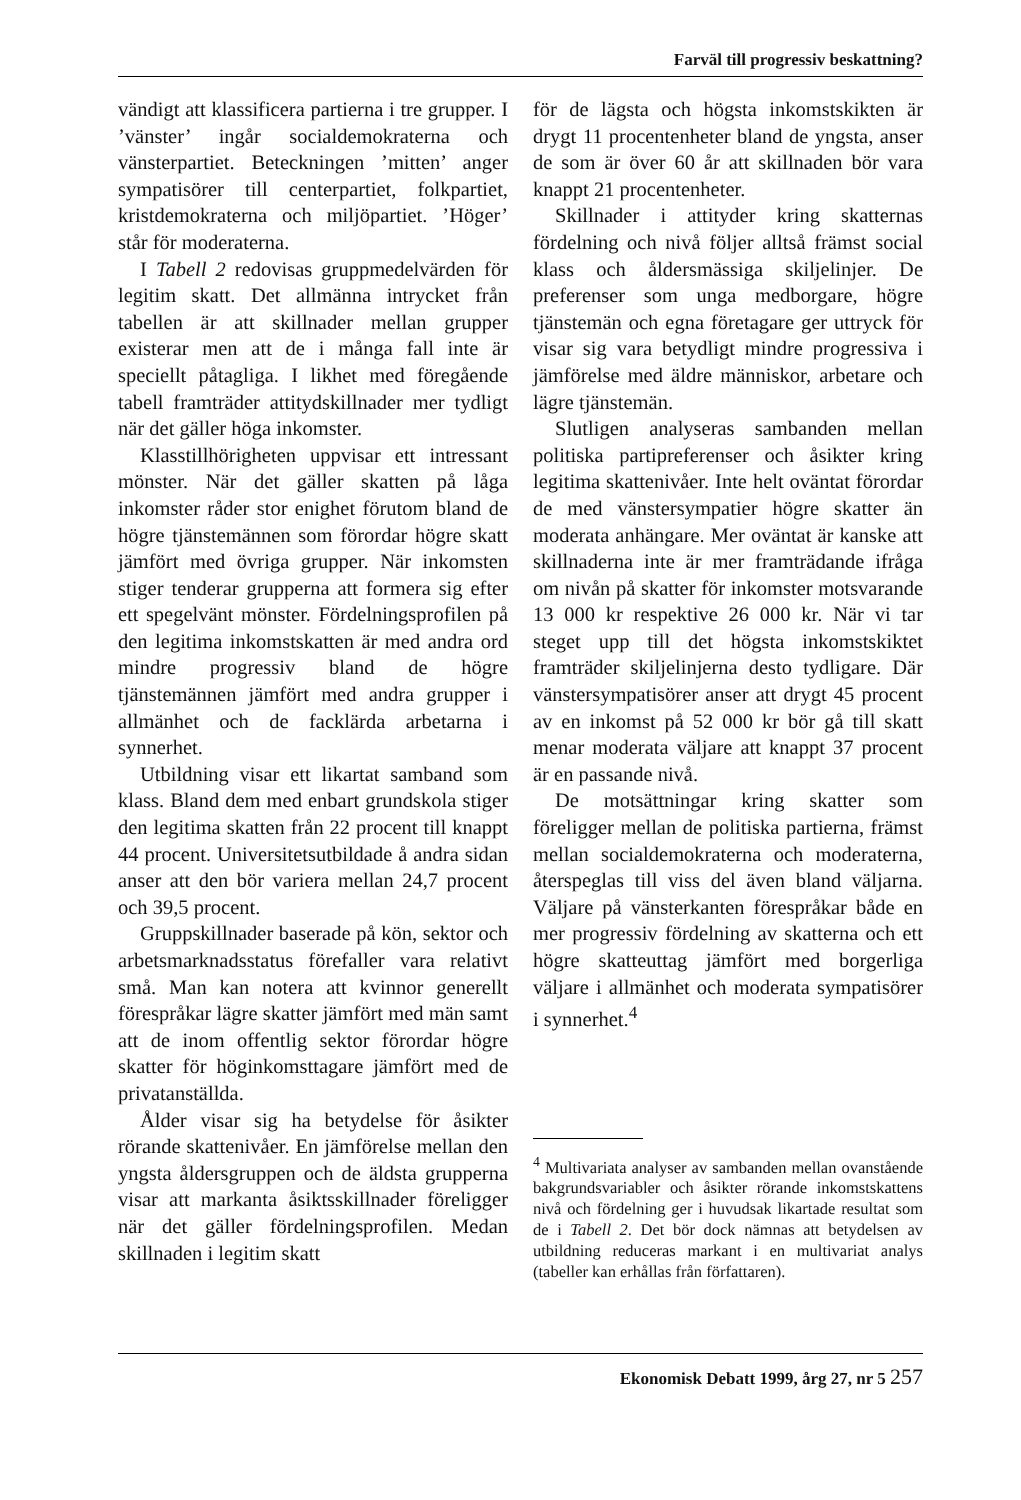Farväl till progressiv beskattning?
vändigt att klassificera partierna i tre grupper. I ’vänster’ ingår socialdemokraterna och vänsterpartiet. Beteckningen ’mitten’ anger sympatisörer till centerpartiet, folkpartiet, kristdemokraterna och miljöpartiet. ’Höger’ står för moderaterna.
I Tabell 2 redovisas gruppmedelvärden för legitim skatt. Det allmänna intrycket från tabellen är att skillnader mellan grupper existerar men att de i många fall inte är speciellt påtagliga. I likhet med föregående tabell framträder attitydskillnader mer tydligt när det gäller höga inkomster.
Klasstillhörigheten uppvisar ett intressant mönster. När det gäller skatten på låga inkomster råder stor enighet förutom bland de högre tjänstemännen som förordar högre skatt jämfört med övriga grupper. När inkomsten stiger tenderar grupperna att formera sig efter ett spegelvänt mönster. Fördelningsprofilen på den legitima inkomstskatten är med andra ord mindre progressiv bland de högre tjänstemännen jämfört med andra grupper i allmänhet och de facklärda arbetarna i synnerhet.
Utbildning visar ett likartat samband som klass. Bland dem med enbart grundskola stiger den legitima skatten från 22 procent till knappt 44 procent. Universitetsutbildade å andra sidan anser att den bör variera mellan 24,7 procent och 39,5 procent.
Gruppskillnader baserade på kön, sektor och arbetsmarknadsstatus förefaller vara relativt små. Man kan notera att kvinnor generellt förespråkar lägre skatter jämfört med män samt att de inom offentlig sektor förordar högre skatter för höginkomsttagare jämfört med de privatanställda.
Ålder visar sig ha betydelse för åsikter rörande skattenivåer. En jämförelse mellan den yngsta åldersgruppen och de äldsta grupperna visar att markanta åsiktsskillnader föreligger när det gäller fördelningsprofilen. Medan skillnaden i legitim skatt
för de lägsta och högsta inkomstskikten är drygt 11 procentenheter bland de yngsta, anser de som är över 60 år att skillnaden bör vara knappt 21 procentenheter.
Skillnader i attityder kring skatternas fördelning och nivå följer alltså främst social klass och åldersmässiga skiljelinjer. De preferenser som unga medborgare, högre tjänstemän och egna företagare ger uttryck för visar sig vara betydligt mindre progressiva i jämförelse med äldre människor, arbetare och lägre tjänstemän.
Slutligen analyseras sambanden mellan politiska partipreferenser och åsikter kring legitima skattenivåer. Inte helt oväntat förordar de med vänstersympatier högre skatter än moderata anhängare. Mer oväntat är kanske att skillnaderna inte är mer framträdande ifråga om nivån på skatter för inkomster motsvarande 13 000 kr respektive 26 000 kr. När vi tar steget upp till det högsta inkomstskiktet framträder skiljelinjerna desto tydligare. Där vänstersympatisörer anser att drygt 45 procent av en inkomst på 52 000 kr bör gå till skatt menar moderata väljare att knappt 37 procent är en passande nivå.
De motsättningar kring skatter som föreligger mellan de politiska partierna, främst mellan socialdemokraterna och moderaterna, återspeglas till viss del även bland väljarna. Väljare på vänsterkanten förespråkar både en mer progressiv fördelning av skatterna och ett högre skatteuttag jämfört med borgerliga väljare i allmänhet och moderata sympatisörer i synnerhet.<sup>4</sup>
<sup>4</sup> Multivariata analyser av sambanden mellan ovanstående bakgrundsvariabler och åsikter rörande inkomstskattens nivå och fördelning ger i huvudsak likartade resultat som de i Tabell 2. Det bör dock nämnas att betydelsen av utbildning reduceras markant i en multivariat analys (tabeller kan erhållas från författaren).
Ekonomisk Debatt 1999, årg 27, nr 5 257